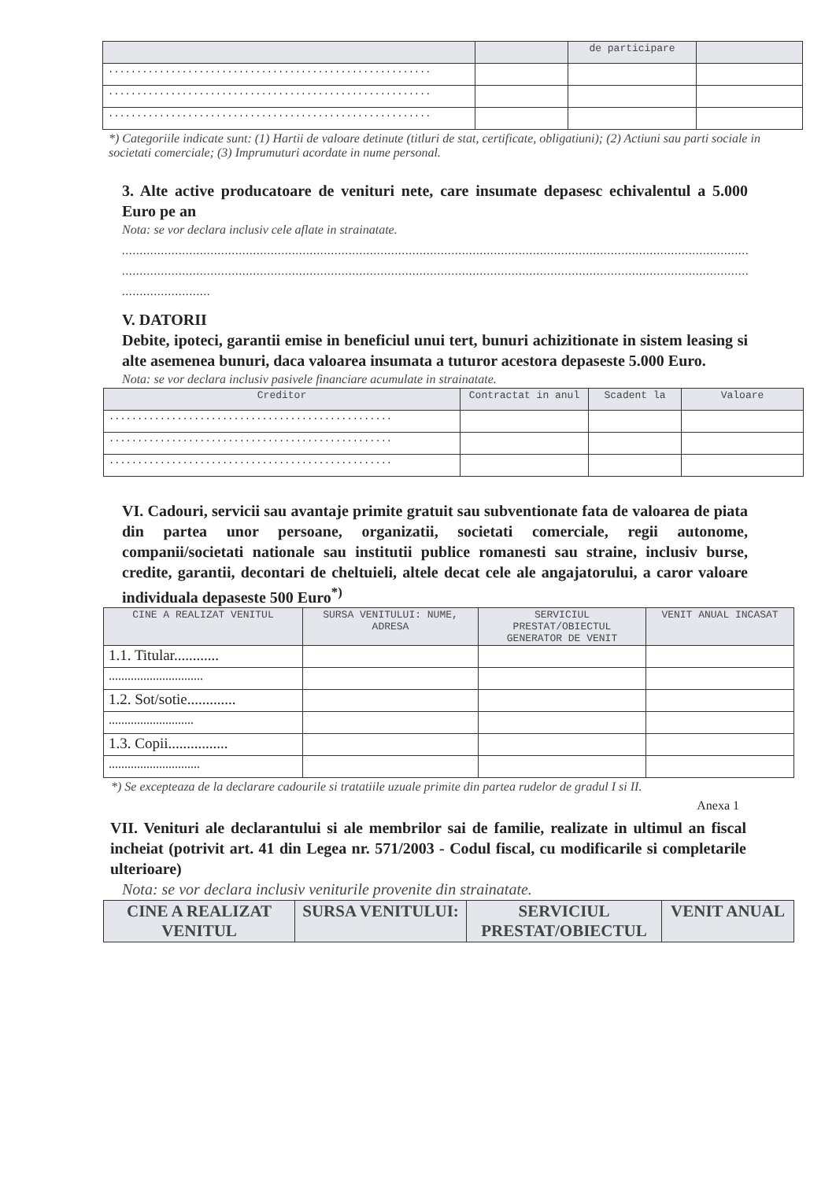| | | de participare | |
| --- | --- | --- | --- |
| ......................................................... | | | |
| ......................................................... | | | |
| ......................................................... | | | |
*) Categoriile indicate sunt: (1) Hartii de valoare detinute (titluri de stat, certificate, obligatiuni); (2) Actiuni sau parti sociale in societati comerciale; (3) Imprumuturi acordate in nume personal.
3. Alte active producatoare de venituri nete, care insumate depasesc echivalentul a 5.000 Euro pe an
Nota: se vor declara inclusiv cele aflate in strainatate.
..........................................................................................................................................................................................
..........................................................................................................................................................................................
.........................
V. DATORII
Debite, ipoteci, garantii emise in beneficiul unui tert, bunuri achizitionate in sistem leasing si alte asemenea bunuri, daca valoarea insumata a tuturor acestora depaseste 5.000 Euro.
Nota: se vor declara inclusiv pasivele financiare acumulate in strainatate.
| Creditor | Contractat in anul | Scadent la | Valoare |
| --- | --- | --- | --- |
| .................................................. | | | |
| .................................................. | | | |
| .................................................. | | | |
VI. Cadouri, servicii sau avantaje primite gratuit sau subventionate fata de valoarea de piata din partea unor persoane, organizatii, societati comerciale, regii autonome, companii/societati nationale sau institutii publice romanesti sau straine, inclusiv burse, credite, garantii, decontari de cheltuieli, altele decat cele ale angajatorului, a caror valoare individuala depaseste 500 Euro<sup>*)</sup>
| CINE A REALIZAT VENITUL | SURSA VENITULUI: NUME, ADRESA | SERVICIUL PRESTAT/OBIECTUL GENERATOR DE VENIT | VENIT ANUAL INCASAT |
| --- | --- | --- | --- |
| 1.1. Titular............ | | | |
| .............................. | | | |
| 1.2. Sot/sotie............. | | | |
| ........................... | | | |
| 1.3. Copii................ | | | |
| ............................. | | | |
*) Se excepteaza de la declarare cadourile si tratatiile uzuale primite din partea rudelor de gradul I si II.
Anexa 1
VII. Venituri ale declarantului si ale membrilor sai de familie, realizate in ultimul an fiscal incheiat (potrivit art. 41 din Legea nr. 571/2003 - Codul fiscal, cu modificarile si completarile ulterioare)
Nota: se vor declara inclusiv veniturile provenite din strainatate.
| CINE A REALIZAT VENITUL | SURSA VENITULUI: | SERVICIUL PRESTAT/OBIECTUL | VENIT ANUAL |
| --- | --- | --- | --- |